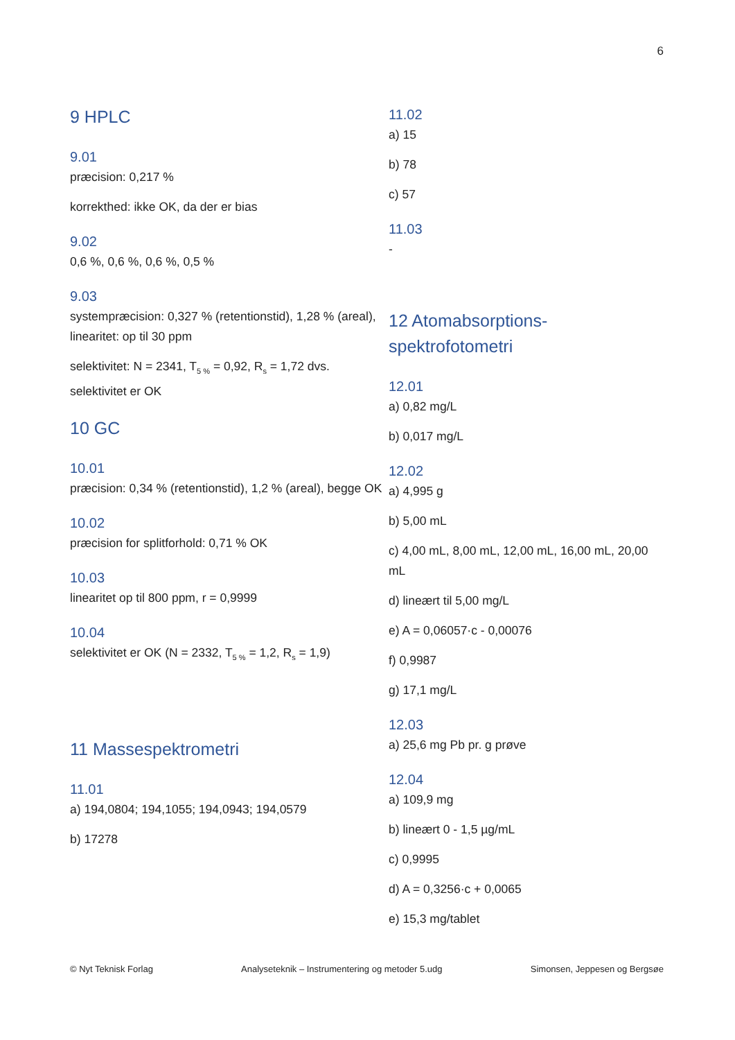6
9 HPLC
9.01
præcision: 0,217 %
korrekthed: ikke OK, da der er bias
9.02
0,6 %, 0,6 %, 0,6 %, 0,5 %
9.03
systempræcision: 0,327 % (retentionstid), 1,28 % (areal), linearitet: op til 30 ppm
selektivitet: N = 2341, T<sub>5 %</sub> = 0,92, R<sub>s</sub> = 1,72 dvs. selektivitet er OK
10 GC
10.01
præcision: 0,34 % (retentionstid), 1,2 % (areal), begge OK
10.02
præcision for splitforhold: 0,71 % OK
10.03
linearitet op til 800 ppm, r = 0,9999
10.04
selektivitet er OK (N = 2332, T<sub>5 %</sub> = 1,2, R<sub>s</sub> = 1,9)
11 Massespektrometri
11.01
a) 194,0804; 194,1055; 194,0943; 194,0579
b) 17278
11.02
a) 15
b) 78
c) 57
11.03
-
12 Atomabsorptions-spektrofotometri
12.01
a) 0,82 mg/L
b) 0,017 mg/L
12.02
a) 4,995 g
b) 5,00 mL
c) 4,00 mL, 8,00 mL, 12,00 mL, 16,00 mL, 20,00 mL
d) lineært til 5,00 mg/L
e) A = 0,06057·c - 0,00076
f) 0,9987
g) 17,1 mg/L
12.03
a) 25,6 mg Pb pr. g prøve
12.04
a) 109,9 mg
b) lineært 0 - 1,5 µg/mL
c) 0,9995
d) A = 0,3256·c + 0,0065
e) 15,3 mg/tablet
© Nyt Teknisk Forlag Analyseteknik – Instrumentering og metoder 5.udg Simonsen, Jeppesen og Bergsøe